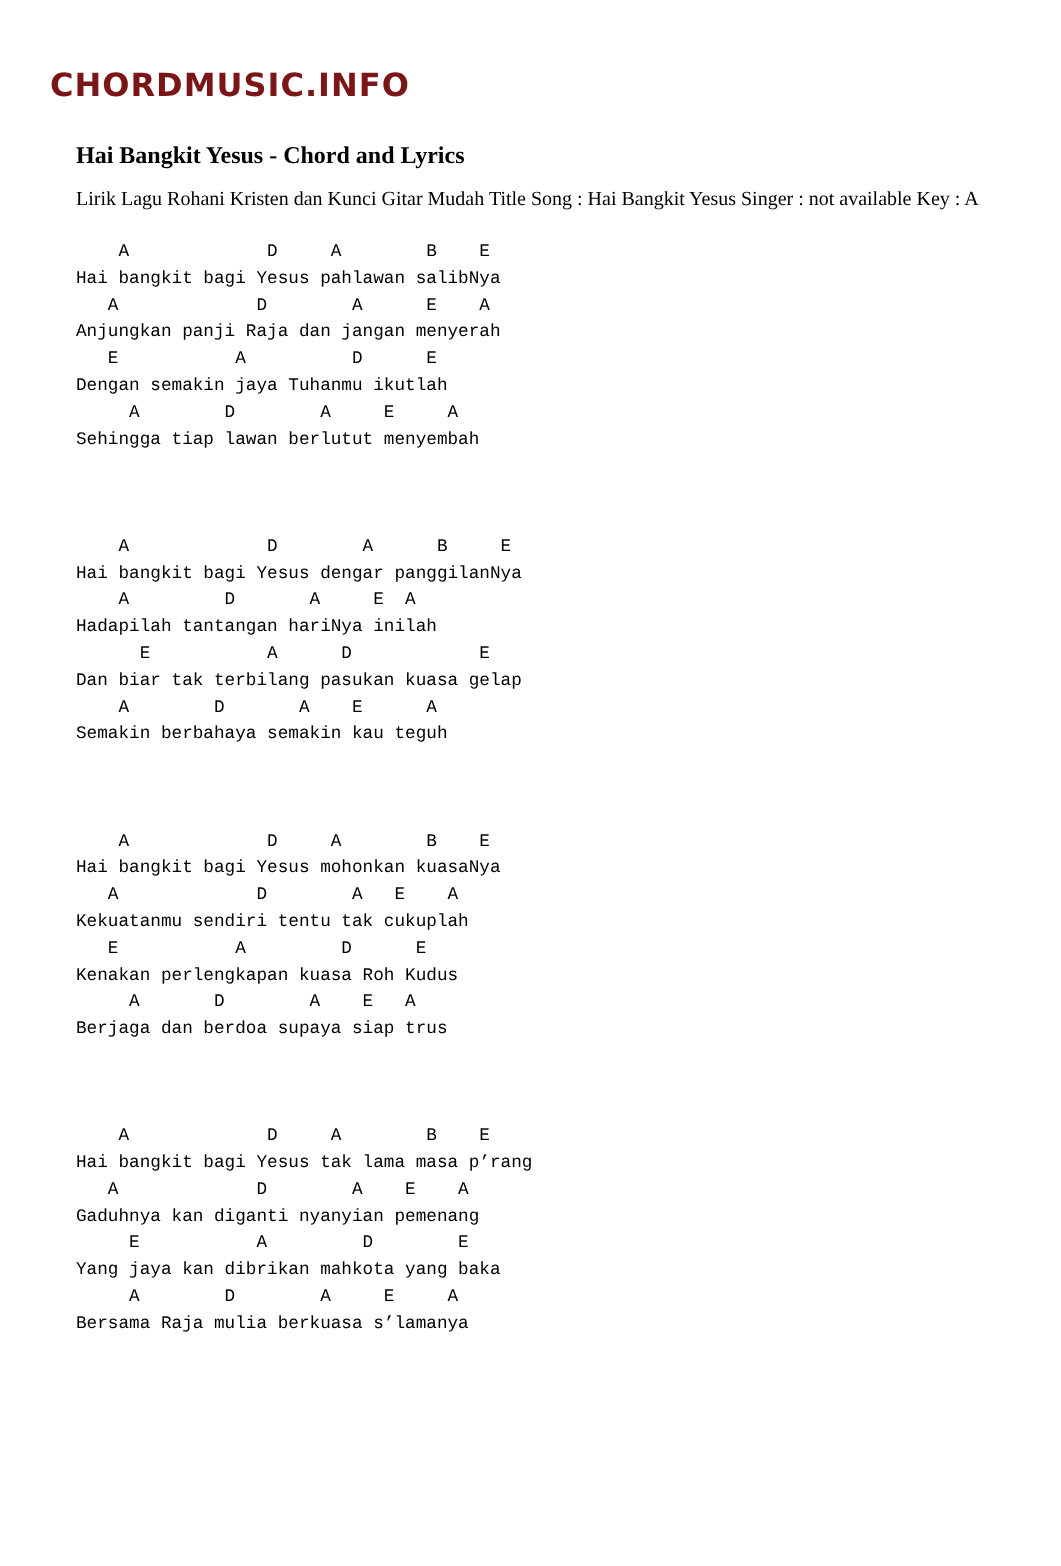CHORDMUSIC.INFO
Hai Bangkit Yesus - Chord and Lyrics
Lirik Lagu Rohani Kristen dan Kunci Gitar Mudah Title Song : Hai Bangkit Yesus Singer : not available Key : A
    A             D     A        B    E
Hai bangkit bagi Yesus pahlawan salibNya
   A             D        A      E    A
Anjungkan panji Raja dan jangan menyerah
   E           A          D      E
Dengan semakin jaya Tuhanmu ikutlah
     A        D        A     E     A
Sehingga tiap lawan berlutut menyembah



    A             D        A      B     E
Hai bangkit bagi Yesus dengar panggilanNya
    A         D       A     E  A
Hadapilah tantangan hariNya inilah
      E           A      D            E
Dan biar tak terbilang pasukan kuasa gelap
    A        D       A    E      A
Semakin berbahaya semakin kau teguh



    A             D     A        B    E
Hai bangkit bagi Yesus mohonkan kuasaNya
   A             D        A   E    A
Kekuatanmu sendiri tentu tak cukuplah
   E           A         D      E
Kenakan perlengkapan kuasa Roh Kudus
     A       D        A    E   A
Berjaga dan berdoa supaya siap trus



    A             D     A        B    E
Hai bangkit bagi Yesus tak lama masa p’rang
   A             D        A    E    A
Gaduhnya kan diganti nyanyian pemenang
     E           A         D        E
Yang jaya kan dibrikan mahkota yang baka
     A        D        A     E     A
Bersama Raja mulia berkuasa s’lamanya